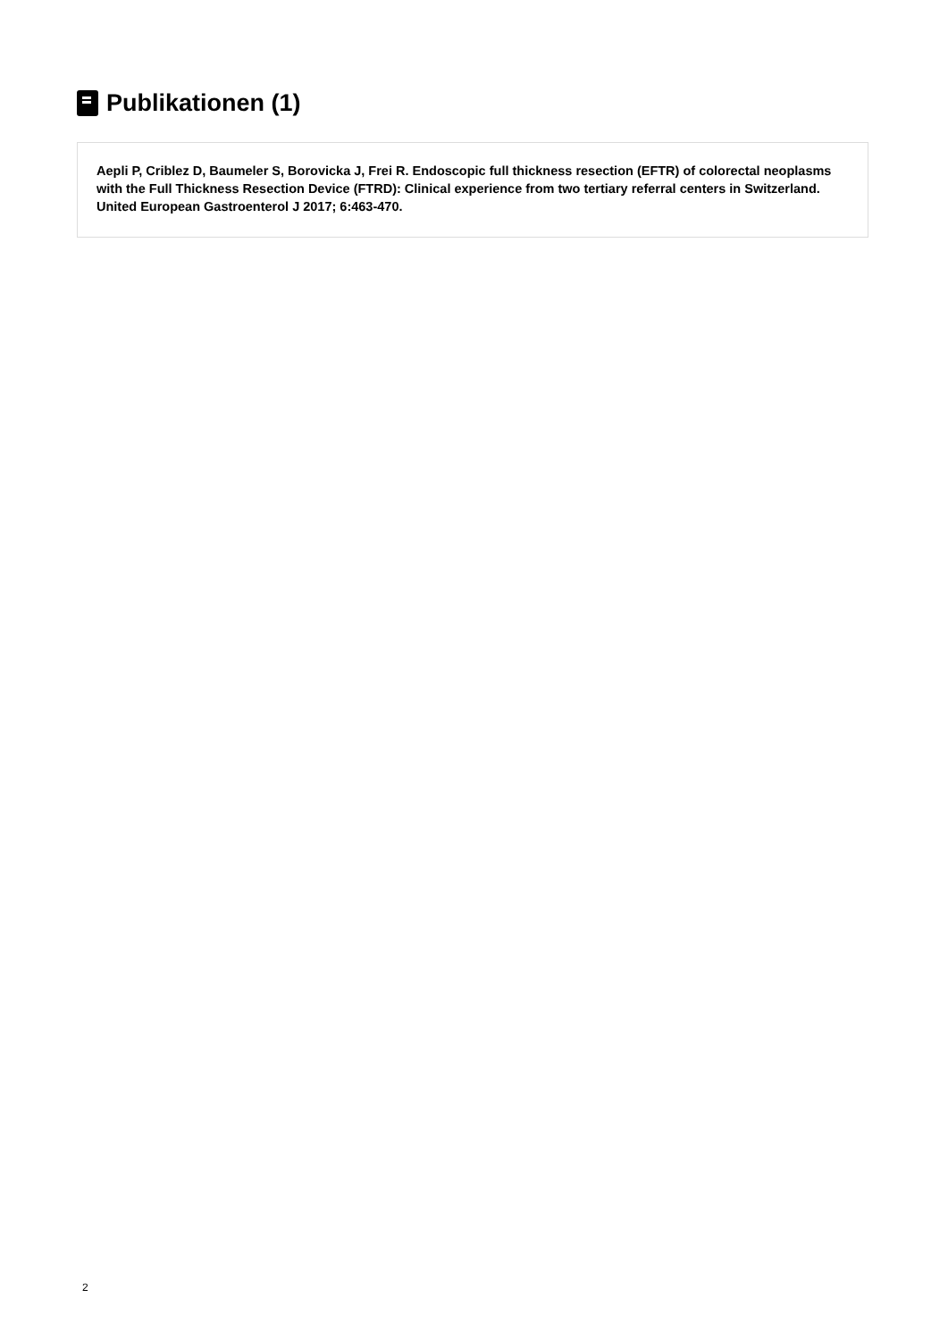Publikationen (1)
Aepli P, Criblez D, Baumeler S, Borovicka J, Frei R. Endoscopic full thickness resection (EFTR) of colorectal neoplasms with the Full Thickness Resection Device (FTRD): Clinical experience from two tertiary referral centers in Switzerland. United European Gastroenterol J 2017; 6:463-470.
2